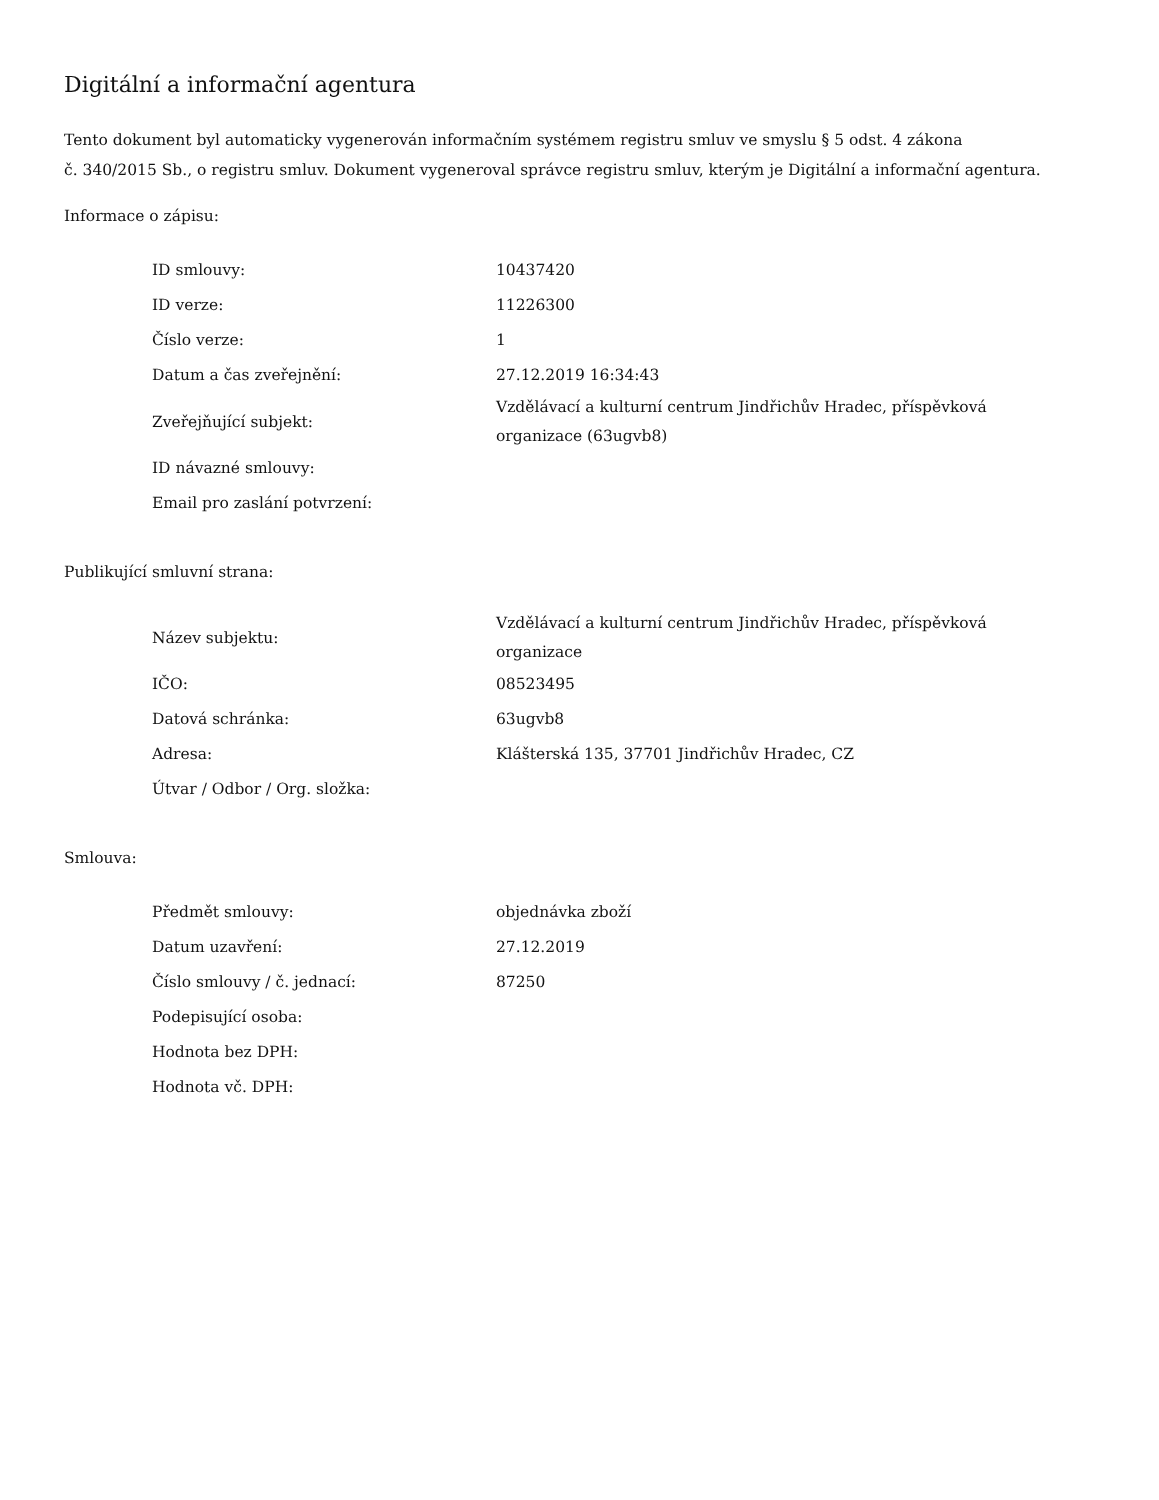Digitální a informační agentura
Tento dokument byl automaticky vygenerován informačním systémem registru smluv ve smyslu § 5 odst. 4 zákona
č. 340/2015 Sb., o registru smluv. Dokument vygeneroval správce registru smluv, kterým je Digitální a informační agentura.
Informace o zápisu:
| ID smlouvy: | 10437420 |
| ID verze: | 11226300 |
| Číslo verze: | 1 |
| Datum a čas zveřejnění: | 27.12.2019 16:34:43 |
| Zveřejňující subjekt: | Vzdělávací a kulturní centrum Jindřichův Hradec, příspěvková organizace (63ugvb8) |
| ID návazné smlouvy: | |
| Email pro zaslání potvrzení: | |
Publikující smluvní strana:
| Název subjektu: | Vzdělávací a kulturní centrum Jindřichův Hradec, příspěvková organizace |
| IČO: | 08523495 |
| Datová schránka: | 63ugvb8 |
| Adresa: | Klášterská 135, 37701 Jindřichův Hradec, CZ |
| Útvar / Odbor / Org. složka: | |
Smlouva:
| Předmět smlouvy: | objednávka zboží |
| Datum uzavření: | 27.12.2019 |
| Číslo smlouvy / č. jednací: | 87250 |
| Podepisující osoba: | |
| Hodnota bez DPH: | |
| Hodnota vč. DPH: | |